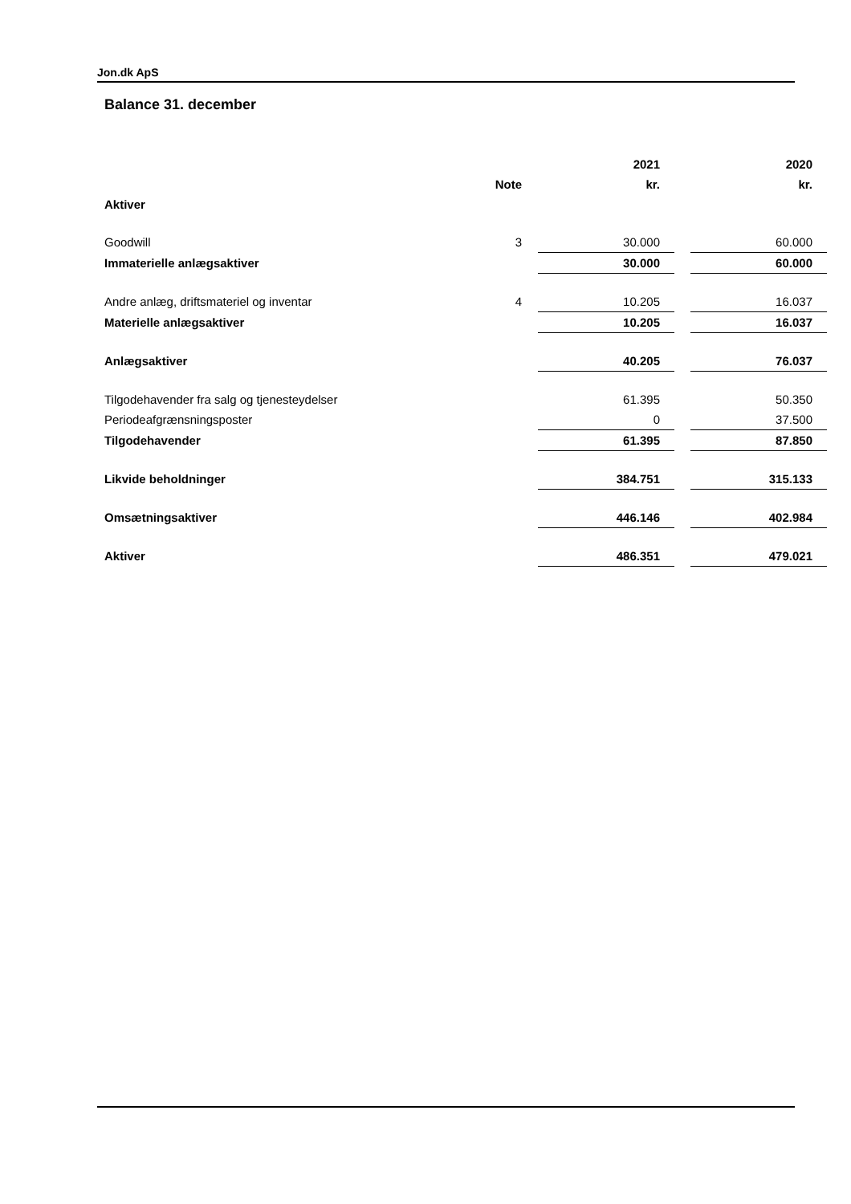Jon.dk ApS
Balance 31. december
| | | | 2021 | | 2020 |
| | Note | | kr. | | kr. |
| Aktiver | | | | | |
| Goodwill | 3 | | 30.000 | | 60.000 |
| Immaterielle anlægsaktiver | | | 30.000 | | 60.000 |
| Andre anlæg, driftsmateriel og inventar | 4 | | 10.205 | | 16.037 |
| Materielle anlægsaktiver | | | 10.205 | | 16.037 |
| Anlægsaktiver | | | 40.205 | | 76.037 |
| Tilgodehavender fra salg og tjenesteydelser | | | 61.395 | | 50.350 |
| Periodeafgrænsningsposter | | | 0 | | 37.500 |
| Tilgodehavender | | | 61.395 | | 87.850 |
| Likvide beholdninger | | | 384.751 | | 315.133 |
| Omsætningsaktiver | | | 446.146 | | 402.984 |
| Aktiver | | | 486.351 | | 479.021 |